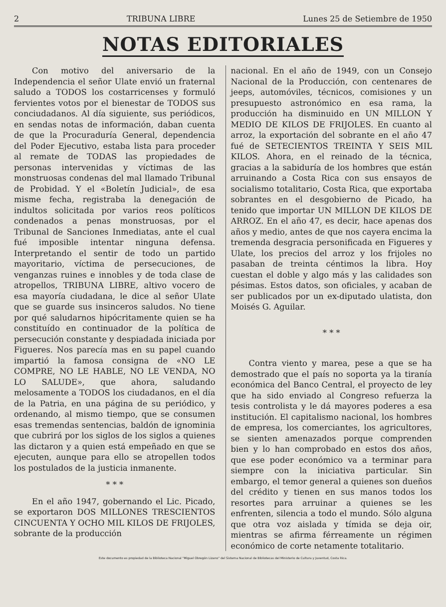2 TRIBUNA LIBRE Lunes 25 de Setiembre de 1950
NOTAS EDITORIALES
Con motivo del aniversario de la Independencia el señor Ulate envió un fraternal saludo a TODOS los costarricenses y formuló fervientes votos por el bienestar de TODOS sus conciudadanos. Al día siguiente, sus periódicos, en sendas notas de información, daban cuenta de que la Procuraduría General, dependencia del Poder Ejecutivo, estaba lista para proceder al remate de TODAS las propiedades de personas intervenidas y víctimas de las monstruosas condenas del mal llamado Tribunal de Probidad. Y el «Boletín Judicial», de esa misme fecha, registraba la denegación de indultos solicitada por varios reos políticos condenados a penas monstruosas, por el Tribunal de Sanciones Inmediatas, ante el cual fué imposible intentar ninguna defensa. Interpretando el sentir de todo un partido mayoritario, víctima de persecuciones, de venganzas ruines e innobles y de toda clase de atropellos, TRIBUNA LIBRE, altivo vocero de esa mayoría ciudadana, le dice al señor Ulate que se guarde sus insinceros saludos. No tiene por qué saludarnos hipócritamente quien se ha constituído en continuador de la política de persecución constante y despiadada iniciada por Figueres. Nos parecía mas en su papel cuando impartió la famosa consigna de «NO LE COMPRE, NO LE HABLE, NO LE VENDA, NO LO SALUDE», que ahora, saludando melosamente a TODOS los ciudadanos, en el día de la Patria, en una página de su periódico, y ordenando, al mismo tiempo, que se consumen esas tremendas sentencias, baldón de ignominia que cubrirá por los siglos de los siglos a quienes las dictaron y a quien está empeñado en que se ejecuten, aunque para ello se atropellen todos los postulados de la justicia inmanente.
* * *
En el año 1947, gobernando el Lic. Picado, se exportaron DOS MILLONES TRESCIENTOS CINCUENTA Y OCHO MIL KILOS DE FRIJOLES, sobrante de la producción
nacional. En el año de 1949, con un Consejo Nacional de la Producción, con centenares de jeeps, automóviles, técnicos, comisiones y un presupuesto astronómico en esa rama, la producción ha disminuido en UN MILLON Y MEDIO DE KILOS DE FRIJOLES. En cuanto al arroz, la exportación del sobrante en el año 47 fué de SETECIENTOS TREINTA Y SEIS MIL KILOS. Ahora, en el reinado de la técnica, gracias a la sabiduría de los hombres que están arruinando a Costa Rica con sus ensayos de socialismo totalitario, Costa Rica, que exportaba sobrantes en el desgobierno de Picado, ha tenido que importar UN MILLON DE KILOS DE ARROZ. En el año 47, es decir, hace apenas dos años y medio, antes de que nos cayera encima la tremenda desgracia personificada en Figueres y Ulate, los precios del arroz y los frijoles no pasaban de treinta céntimos la libra. Hoy cuestan el doble y algo más y las calidades son pésimas. Estos datos, son oficiales, y acaban de ser publicados por un ex-diputado ulatista, don Moisés G. Aguilar.
* * *
Contra viento y marea, pese a que se ha demostrado que el país no soporta ya la tiranía económica del Banco Central, el proyecto de ley que ha sido enviado al Congreso refuerza la tesis controlista y le dá mayores poderes a esa institución. El capitalismo nacional, los hombres de empresa, los comerciantes, los agricultores, se sienten amenazados porque comprenden bien y lo han comprobado en estos dos años, que ese poder económico va a terminar para siempre con la iniciativa particular. Sin embargo, el temor general a quienes son dueños del crédito y tienen en sus manos todos los resortes para arruinar a quienes se les enfrenten, silencia a todo el mundo. Sólo alguna que otra voz aislada y tímida se deja oir, mientras se afirma férreamente un régimen económico de corte netamente totalitario.
Este documento es propiedad de la Biblioteca Nacional "Miguel Obregón Lizano" del Sistema Nacional de Bibliotecas del Ministerio de Cultura y Juventud, Costa Rica.